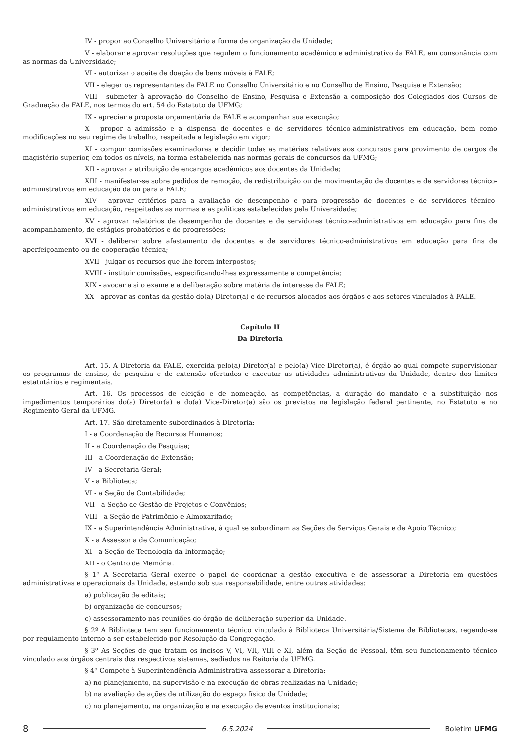IV - propor ao Conselho Universitário a forma de organização da Unidade;
V - elaborar e aprovar resoluções que regulem o funcionamento acadêmico e administrativo da FALE, em consonância com as normas da Universidade;
VI - autorizar o aceite de doação de bens móveis à FALE;
VII - eleger os representantes da FALE no Conselho Universitário e no Conselho de Ensino, Pesquisa e Extensão;
VIII - submeter à aprovação do Conselho de Ensino, Pesquisa e Extensão a composição dos Colegiados dos Cursos de Graduação da FALE, nos termos do art. 54 do Estatuto da UFMG;
IX - apreciar a proposta orçamentária da FALE e acompanhar sua execução;
X - propor a admissão e a dispensa de docentes e de servidores técnico-administrativos em educação, bem como modificações no seu regime de trabalho, respeitada a legislação em vigor;
XI - compor comissões examinadoras e decidir todas as matérias relativas aos concursos para provimento de cargos de magistério superior, em todos os níveis, na forma estabelecida nas normas gerais de concursos da UFMG;
XII - aprovar a atribuição de encargos acadêmicos aos docentes da Unidade;
XIII - manifestar-se sobre pedidos de remoção, de redistribuição ou de movimentação de docentes e de servidores técnico-administrativos em educação da ou para a FALE;
XIV - aprovar critérios para a avaliação de desempenho e para progressão de docentes e de servidores técnico-administrativos em educação, respeitadas as normas e as políticas estabelecidas pela Universidade;
XV - aprovar relatórios de desempenho de docentes e de servidores técnico-administrativos em educação para fins de acompanhamento, de estágios probatórios e de progressões;
XVI - deliberar sobre afastamento de docentes e de servidores técnico-administrativos em educação para fins de aperfeiçoamento ou de cooperação técnica;
XVII - julgar os recursos que lhe forem interpostos;
XVIII - instituir comissões, especificando-lhes expressamente a competência;
XIX - avocar a si o exame e a deliberação sobre matéria de interesse da FALE;
XX - aprovar as contas da gestão do(a) Diretor(a) e de recursos alocados aos órgãos e aos setores vinculados à FALE.
Capítulo II
Da Diretoria
Art. 15. A Diretoria da FALE, exercida pelo(a) Diretor(a) e pelo(a) Vice-Diretor(a), é órgão ao qual compete supervisionar os programas de ensino, de pesquisa e de extensão ofertados e executar as atividades administrativas da Unidade, dentro dos limites estatutários e regimentais.
Art. 16. Os processos de eleição e de nomeação, as competências, a duração do mandato e a substituição nos impedimentos temporários do(a) Diretor(a) e do(a) Vice-Diretor(a) são os previstos na legislação federal pertinente, no Estatuto e no Regimento Geral da UFMG.
Art. 17. São diretamente subordinados à Diretoria:
I - a Coordenação de Recursos Humanos;
II - a Coordenação de Pesquisa;
III - a Coordenação de Extensão;
IV - a Secretaria Geral;
V - a Biblioteca;
VI - a Seção de Contabilidade;
VII - a Seção de Gestão de Projetos e Convênios;
VIII - a Seção de Patrimônio e Almoxarifado;
IX - a Superintendência Administrativa, à qual se subordinam as Seções de Serviços Gerais e de Apoio Técnico;
X - a Assessoria de Comunicação;
XI - a Seção de Tecnologia da Informação;
XII - o Centro de Memória.
§ 1º A Secretaria Geral exerce o papel de coordenar a gestão executiva e de assessorar a Diretoria em questões administrativas e operacionais da Unidade, estando sob sua responsabilidade, entre outras atividades:
a) publicação de editais;
b) organização de concursos;
c) assessoramento nas reuniões do órgão de deliberação superior da Unidade.
§ 2º A Biblioteca tem seu funcionamento técnico vinculado à Biblioteca Universitária/Sistema de Bibliotecas, regendo-se por regulamento interno a ser estabelecido por Resolução da Congregação.
§ 3º As Seções de que tratam os incisos V, VI, VII, VIII e XI, além da Seção de Pessoal, têm seu funcionamento técnico vinculado aos órgãos centrais dos respectivos sistemas, sediados na Reitoria da UFMG.
§ 4º Compete à Superintendência Administrativa assessorar a Diretoria:
a) no planejamento, na supervisão e na execução de obras realizadas na Unidade;
b) na avaliação de ações de utilização do espaço físico da Unidade;
c) no planejamento, na organização e na execução de eventos institucionais;
8 6.5.2024 Boletim UFMG